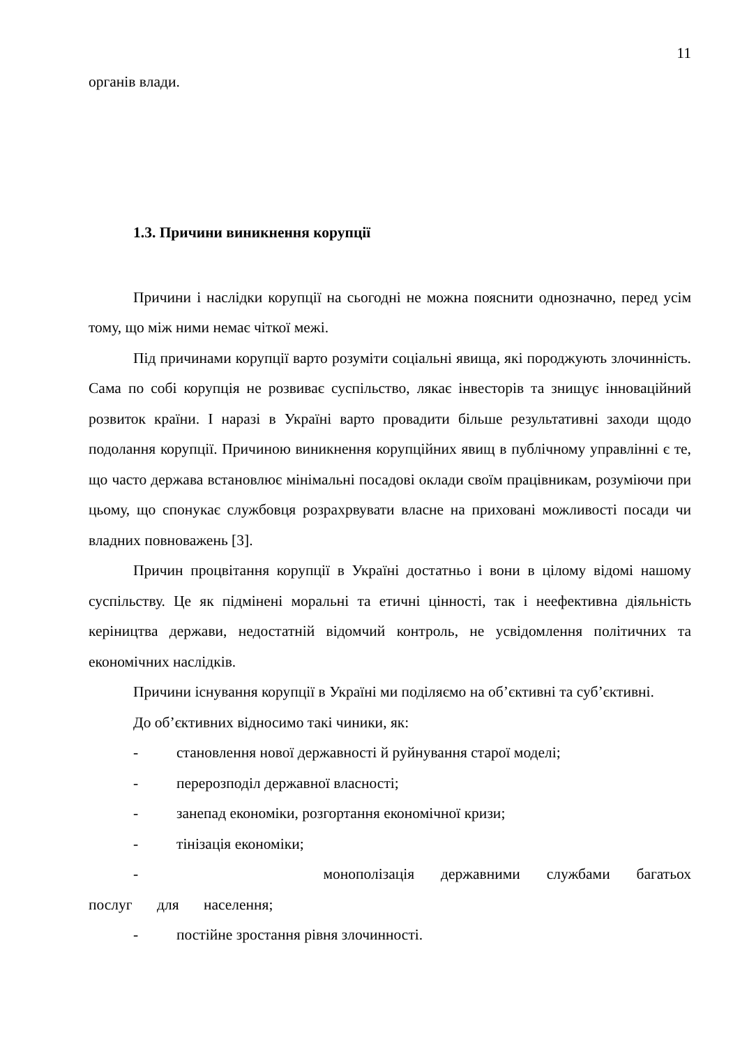11
органів влади.
1.3. Причини виникнення корупції
Причини і наслідки корупції на сьогодні не можна пояснити однозначно, перед усім тому, що між ними немає чіткої межі.
Під причинами корупції варто розуміти соціальні явища, які породжують злочинність. Сама по собі корупція не розвиває суспільство, лякає інвесторів та знищує інноваційний розвиток країни. І наразі в Україні варто провадити більше результативні заходи щодо подолання корупції. Причиною виникнення корупційних явищ в публічному управлінні є те, що часто держава встановлює мінімальні посадові оклади своїм працівникам, розуміючи при цьому, що спонукає службовця розрахрвувати власне на приховані можливості посади чи владних повноважень [3].
Причин процвітання корупції в Україні достатньо і вони в цілому відомі нашому суспільству. Це як підмінені моральні та етичні цінності, так і неефективна діяльність керіництва держави, недостатній відомчий контроль, не усвідомлення політичних та економічних наслідків.
Причини існування корупції в Україні ми поділяємо на об’єктивні та суб’єктивні.
До об’єктивних відносимо такі чиники, як:
- становлення нової державності й руйнування старої моделі;
- перерозподіл державної власності;
- занепад економіки, розгортання економічної кризи;
- тінізація економіки;
- монополізація державними службами багатьох послуг для населення;
- постійне зростання рівня злочинності.